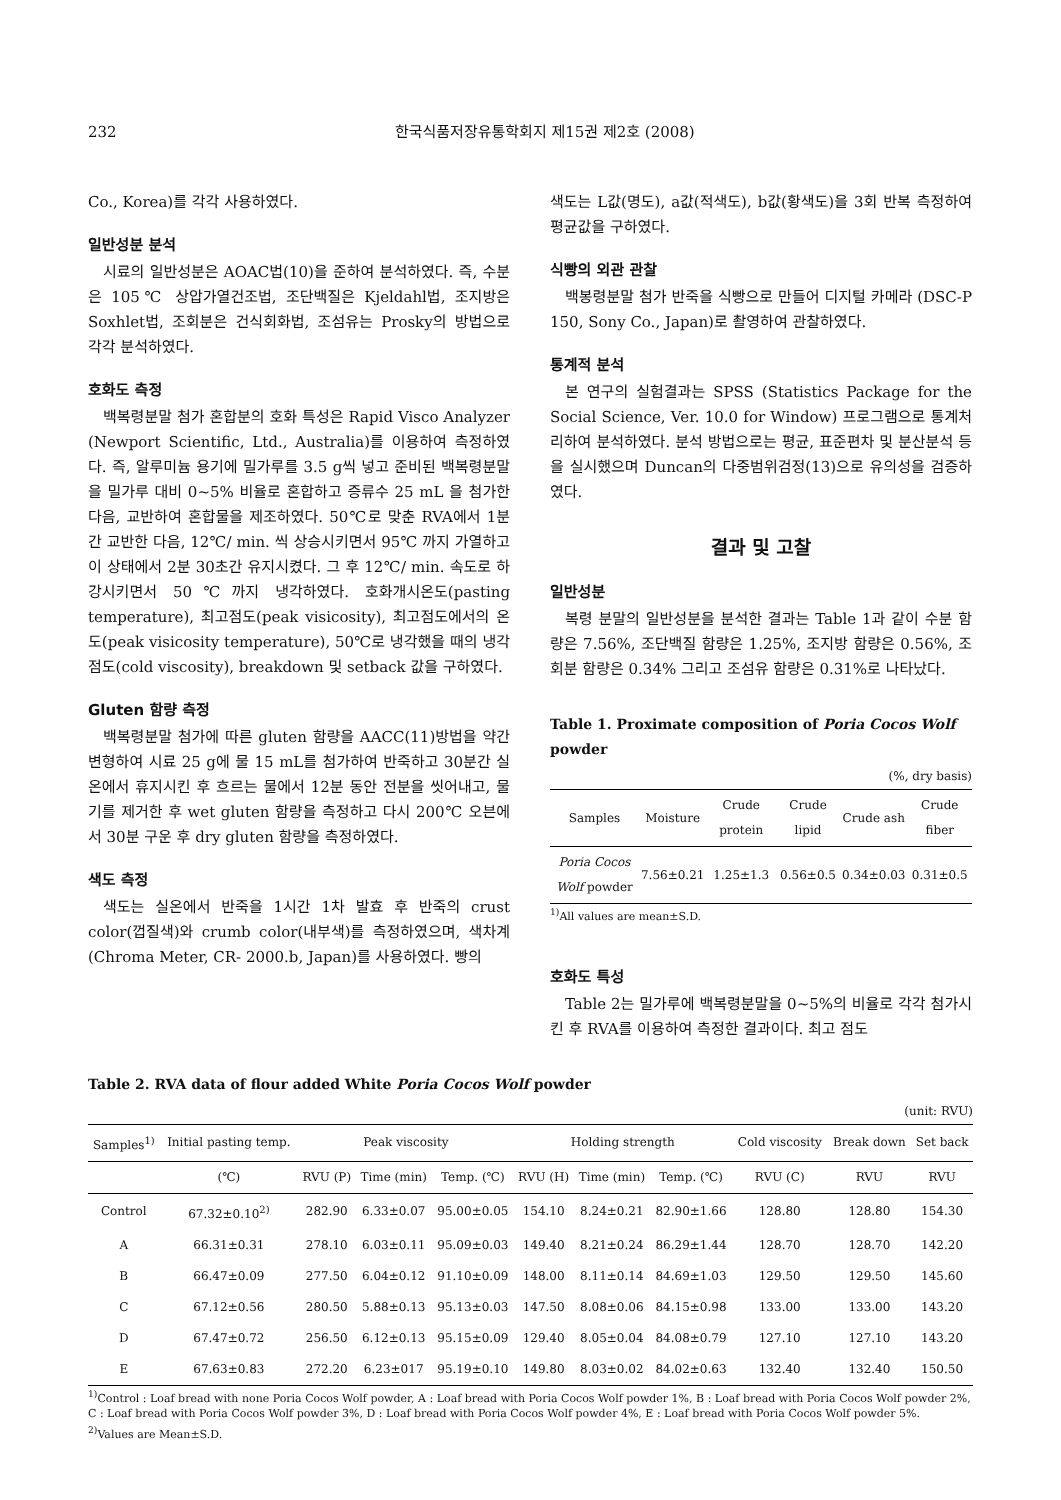232 한국식품저장유통학회지 제15권 제2호 (2008)
Co., Korea)를 각각 사용하였다.
일반성분 분석
시료의 일반성분은 AOAC법(10)을 준하여 분석하였다. 즉, 수분은 105℃ 상압가열건조법, 조단백질은 Kjeldahl법, 조지방은 Soxhlet법, 조회분은 건식회화법, 조섬유는 Prosky의 방법으로 각각 분석하였다.
호화도 측정
백복령분말 첨가 혼합분의 호화 특성은 Rapid Visco Analyzer (Newport Scientific, Ltd., Australia)를 이용하여 측정하였다. 즉, 알루미늄 용기에 밀가루를 3.5 g씩 넣고 준비된 백복령분말을 밀가루 대비 0~5% 비율로 혼합하고 증류수 25 mL 을 첨가한 다음, 교반하여 혼합물을 제조하였다. 50℃로 맞춘 RVA에서 1분간 교반한 다음, 12℃/ min. 씩 상승시키면서 95℃ 까지 가열하고 이 상태에서 2분 30초간 유지시켰다. 그 후 12℃/ min. 속도로 하강시키면서 50℃까지 냉각하였다. 호화개시온도(pasting temperature), 최고점도(peak visicosity), 최고점도에서의 온도(peak visicosity temperature), 50℃로 냉각했을 때의 냉각점도(cold viscosity), breakdown 및 setback 값을 구하였다.
Gluten 함량 측정
백복령분말 첨가에 따른 gluten 함량을 AACC(11)방법을 약간 변형하여 시료 25 g에 물 15 mL를 첨가하여 반죽하고 30분간 실온에서 휴지시킨 후 흐르는 물에서 12분 동안 전분을 씻어내고, 물기를 제거한 후 wet gluten 함량을 측정하고 다시 200℃ 오븐에서 30분 구운 후 dry gluten 함량을 측정하였다.
색도 측정
색도는 실온에서 반죽을 1시간 1차 발효 후 반죽의 crust color(껍질색)와 crumb color(내부색)를 측정하였으며, 색차계(Chroma Meter, CR- 2000.b, Japan)를 사용하였다. 빵의
색도는 L값(명도), a값(적색도), b값(황색도)을 3회 반복 측정하여 평균값을 구하였다.
식빵의 외관 관찰
백봉령분말 첨가 반죽을 식빵으로 만들어 디지털 카메라 (DSC-P 150, Sony Co., Japan)로 촬영하여 관찰하였다.
통계적 분석
본 연구의 실험결과는 SPSS (Statistics Package for the Social Science, Ver. 10.0 for Window) 프로그램으로 통계처리하여 분석하였다. 분석 방법으로는 평균, 표준편차 및 분산분석 등을 실시했으며 Duncan의 다중범위검정(13)으로 유의성을 검증하였다.
결과 및 고찰
일반성분
복령 분말의 일반성분을 분석한 결과는 Table 1과 같이 수분 함량은 7.56%, 조단백질 함량은 1.25%, 조지방 함량은 0.56%, 조회분 함량은 0.34% 그리고 조섬유 함량은 0.31%로 나타났다.
Table 1. Proximate composition of Poria Cocos Wolf powder
(%, dry basis)
| Samples | Moisture | Crude protein | Crude lipid | Crude ash | Crude fiber |
| --- | --- | --- | --- | --- | --- |
| Poria Cocos Wolf powder | 7.56±0.21 | 1.25±1.3 | 0.56±0.5 | 0.34±0.03 | 0.31±0.5 |
<sup>1)</sup> All values are mean±S.D.
호화도 특성
Table 2는 밀가루에 백복령분말을 0~5%의 비율로 각각 첨가시킨 후 RVA를 이용하여 측정한 결과이다. 최고 점도
Table 2. RVA data of flour added White Poria Cocos Wolf powder
(unit: RVU)
| Samples<sup>1)</sup> | Initial pasting temp. | Peak viscosity | | | Holding strength | | | Cold viscosity | Break down | Set back |
| --- | --- | --- | --- | --- | --- | --- | --- | --- | --- | --- |
| | (℃) | RVU (P) | Time (min) | Temp. (℃) | RVU (H) | Time (min) | Temp. (℃) | RVU (C) | RVU | RVU |
| Control | 67.32±0.10<sup>2)</sup> | 282.90 | 6.33±0.07 | 95.00±0.05 | 154.10 | 8.24±0.21 | 82.90±1.66 | 128.80 | 128.80 | 154.30 |
| A | 66.31±0.31 | 278.10 | 6.03±0.11 | 95.09±0.03 | 149.40 | 8.21±0.24 | 86.29±1.44 | 128.70 | 128.70 | 142.20 |
| B | 66.47±0.09 | 277.50 | 6.04±0.12 | 91.10±0.09 | 148.00 | 8.11±0.14 | 84.69±1.03 | 129.50 | 129.50 | 145.60 |
| C | 67.12±0.56 | 280.50 | 5.88±0.13 | 95.13±0.03 | 147.50 | 8.08±0.06 | 84.15±0.98 | 133.00 | 133.00 | 143.20 |
| D | 67.47±0.72 | 256.50 | 6.12±0.13 | 95.15±0.09 | 129.40 | 8.05±0.04 | 84.08±0.79 | 127.10 | 127.10 | 143.20 |
| E | 67.63±0.83 | 272.20 | 6.23±017 | 95.19±0.10 | 149.80 | 8.03±0.02 | 84.02±0.63 | 132.40 | 132.40 | 150.50 |
<sup>1)</sup> Control : Loaf bread with none Poria Cocos Wolf powder, A : Loaf bread with Poria Cocos Wolf powder 1%, B : Loaf bread with Poria Cocos Wolf powder 2%, C : Loaf bread with Poria Cocos Wolf powder 3%, D : Loaf bread with Poria Cocos Wolf powder 4%, E : Loaf bread with Poria Cocos Wolf powder 5%.
<sup>2)</sup> Values are Mean±S.D.